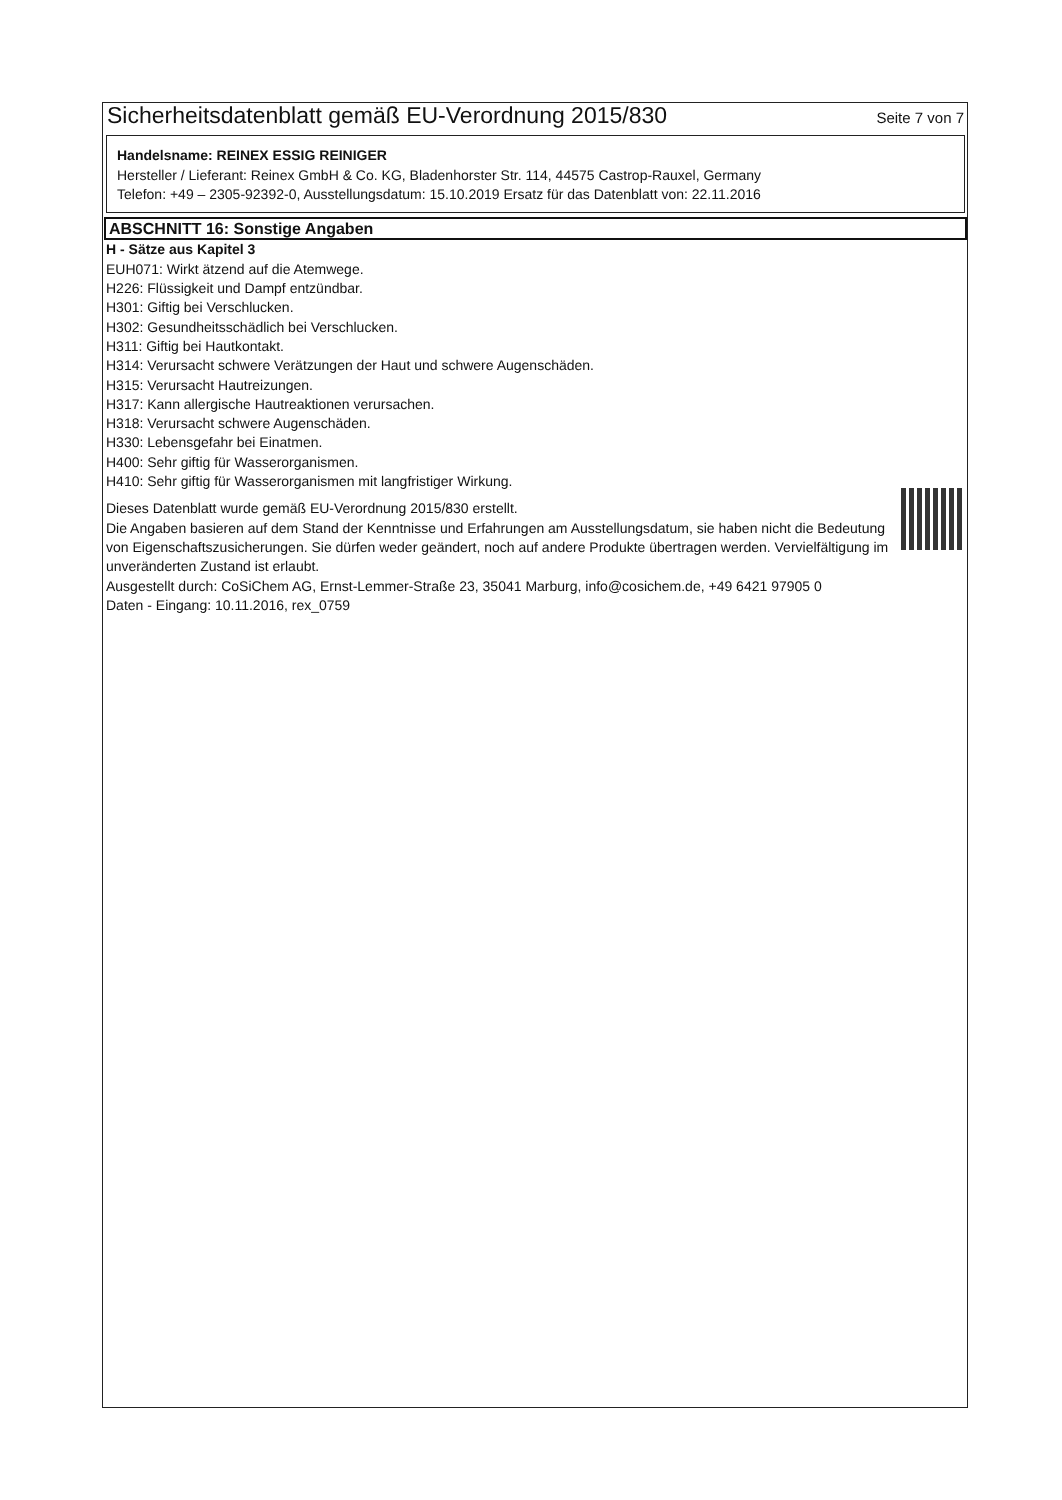Sicherheitsdatenblatt gemäß EU-Verordnung 2015/830
Seite 7 von 7
Handelsname: REINEX ESSIG REINIGER
Hersteller / Lieferant: Reinex GmbH & Co. KG, Bladenhorster Str. 114, 44575 Castrop-Rauxel, Germany
Telefon: +49 – 2305-92392-0, Ausstellungsdatum: 15.10.2019 Ersatz für das Datenblatt von: 22.11.2016
ABSCHNITT 16: Sonstige Angaben
H - Sätze aus Kapitel 3
EUH071: Wirkt ätzend auf die Atemwege.
H226: Flüssigkeit und Dampf entzündbar.
H301: Giftig bei Verschlucken.
H302: Gesundheitsschädlich bei Verschlucken.
H311: Giftig bei Hautkontakt.
H314: Verursacht schwere Verätzungen der Haut und schwere Augenschäden.
H315: Verursacht Hautreizungen.
H317: Kann allergische Hautreaktionen verursachen.
H318: Verursacht schwere Augenschäden.
H330: Lebensgefahr bei Einatmen.
H400: Sehr giftig für Wasserorganismen.
H410: Sehr giftig für Wasserorganismen mit langfristiger Wirkung.
Dieses Datenblatt wurde gemäß EU-Verordnung 2015/830 erstellt.
Die Angaben basieren auf dem Stand der Kenntnisse und Erfahrungen am Ausstellungsdatum, sie haben nicht die Bedeutung von Eigenschaftszusicherungen. Sie dürfen weder geändert, noch auf andere Produkte übertragen werden. Vervielfältigung im unveränderten Zustand ist erlaubt.
Ausgestellt durch: CoSiChem AG, Ernst-Lemmer-Straße 23, 35041 Marburg, info@cosichem.de, +49 6421 97905 0
Daten - Eingang: 10.11.2016, rex_0759